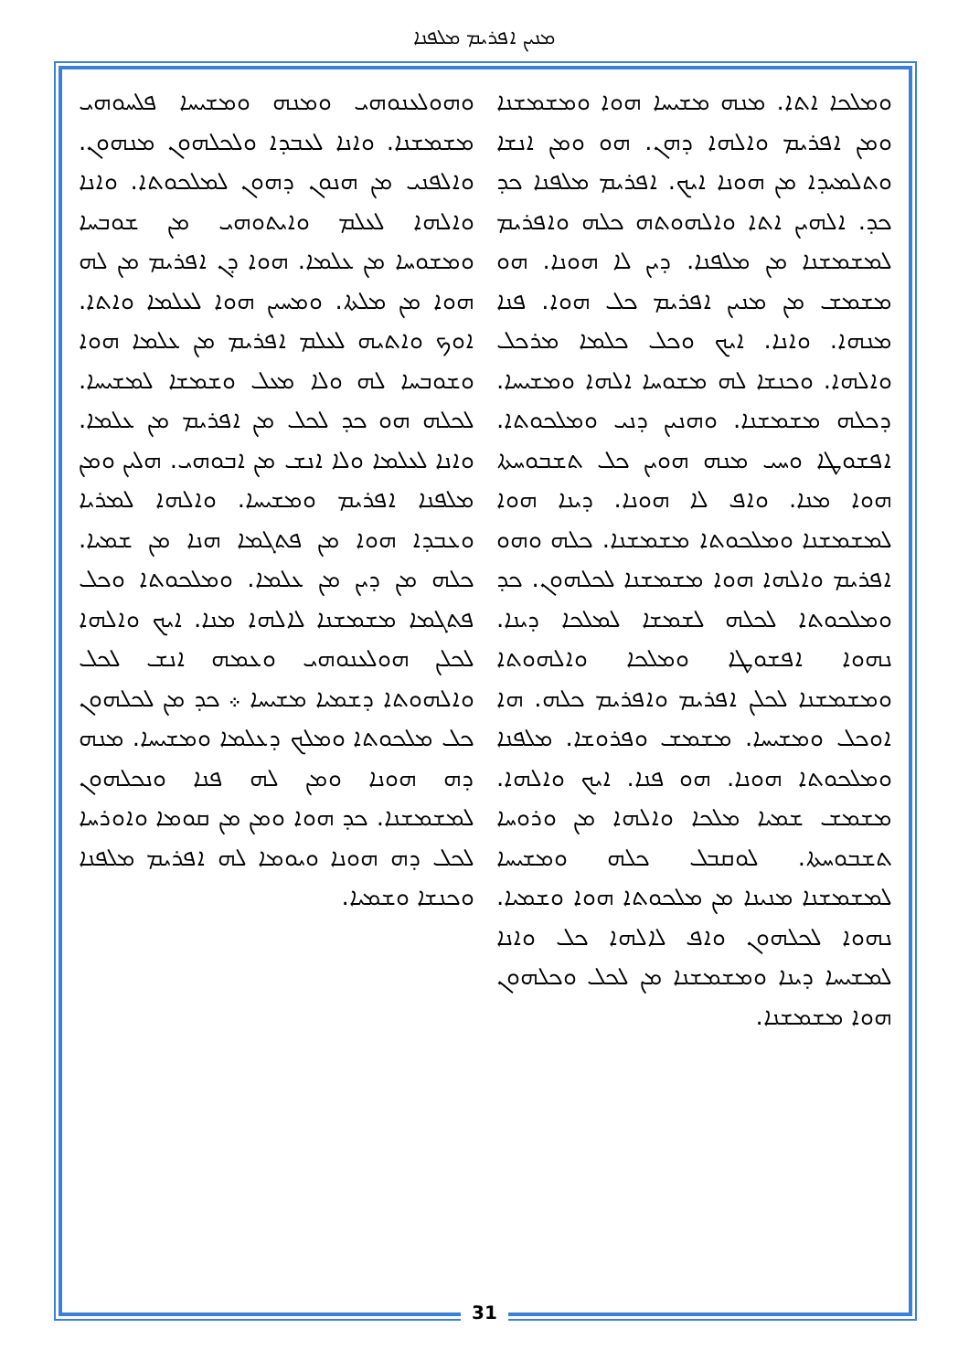ܡܢܝܢ ܐܦܪܝܡ ܡܠܦܢܐ
ܘܗܘܠܥܢܘܗܝ ܘܡܢܗ ܘܡܫܝܚܐ ܦܠܚܘܗܝ ܡܫܡܫܢܐ. ܘܐܢܐ ܠܥܒܕܐ ܘܠܟܠܗܘܢ ܡܢܗܘܢ. ܘܐܠܦܢܝ ܡܢ ܗܢܘܢ ܕܗܘܢ ܠܡܠܟܘܬܐ. ܘܐܢܐ ܘܐܠܗܐ ܠܥܠܡ ܘܐܝܬܘܗܝ ܡܢ ܫܘܒܚܐ ܘܡܫܘܚܐ ܡܢ ܥܠܡܐ. ܗܘܐ ܕܢ ܐܦܪܝܡ ܡܢ ܠܗ ܗܘܐ ܡܢ ܡܠܬܐ. ܘܡܚܝܢ ܗܘܐ ܠܥܠܡܐ ܘܐܬܐ. ܐܘܟ ܘܐܬܝܗ ܠܥܠܡ ܐܦܪܝܡ ܡܢ ܥܠܡܐ ܗܘܐ ܘܫܘܒܚܐ ܠܗ ܘܠܐ ܡܥܠ ܘܫܡܫܐ ܠܡܫܝܚܐ. ܠܟܠܗ ܗܘ ܟܕ ܠܟܠ ܡܢ ܐܦܪܝܡ ܡܢ ܥܠܡܐ. ܘܐܢܐ ܠܥܠܡܐ ܘܠܐ ܐܢܫ ܡܢ ܐܒܘܗܝ. ܗܠܝܢ ܘܡܢ ܡܠܦܢܐ ܐܦܪܝܡ ܘܡܫܝܚܐ. ܘܐܠܗܐ ܠܡܪܝܐ ܘܥܒܕܐ ܗܘܐ ܡܢ ܦܬܓܡܐ ܗܢܐ ܡܢ ܫܡܝܐ. ܟܠܗ ܡܢ ܕܝܢ ܡܢ ܥܠܡܐ. ܘܡܠܟܘܬܐ ܘܟܠ ܦܬܓܡܐ ܡܫܡܫܢܐ ܠܐܠܗܐ ܡܢܐ. ܐܝܟ ܘܐܠܗܐ ܠܟܠܢ ܗܘܠܥܢܘܗܝ ܘܥܡܗ ܐܢܫ ܠܟܠ ܘܐܠܗܘܬܐ ܕܫܡܝܐ ܡܫܝܚܐ ܀ ܟܕ ܡܢ ܠܟܠܗܘܢ ܟܠ ܡܠܟܘܬܐ ܘܡܠܟ ܕܥܠܡܐ ܘܡܫܝܚܐ. ܡܢܗ ܕܗ ܗܘܢܐ ܘܡܢ ܠܗ ܦܢܐ ܘܢܟܠܗܘܢ ܠܡܫܡܫܢܐ. ܟܕ ܗܘܐ ܘܡܢ ܡܢ ܩܘܡܐ ܘܐܘܪܚܐ ܠܟܠ ܕܗ ܗܘܢܐ ܘܝܘܡܐ ܠܗ ܐܦܪܝܡ ܡܠܦܢܐ ܘܟܢܫܐ ܘܫܡܝܐ.
ܘܡܠܟܐ ܐܬܐ. ܡܢܗ ܡܫܝܚܐ ܗܘܐ ܘܡܫܡܫܢܐ ܘܡܢ ܐܦܪܝܡ ܘܐܠܗܐ ܕܗܢ. ܗܘ ܘܡܢ ܐܢܫܐ ܘܬܠܡܝܕܐ ܡܢ ܗܘܢܐ ܐܝܟ. ܐܦܪܝܡ ܡܠܦܢܐ ܟܕ ܟܕ. ܐܠܗܝܢ ܐܬܐ ܘܐܠܗܘܬܗ ܟܠܗ ܘܐܦܪܝܡ ܠܡܫܡܫܢܐ ܡܢ ܡܠܦܢܐ. ܕܝܢ ܠܐ ܗܘܢܐ. ܗܘ ܡܫܡܫ ܡܢ ܡܢܝܢ ܐܦܪܝܡ ܟܠ ܗܘܐ. ܦܢܐ ܡܢܗܐ. ܘܐܢܐ. ܐܝܟ ܘܟܠ ܟܠܡܐ ܡܪܟܠ ܘܐܠܗܐ. ܘܟܢܫܐ ܠܗ ܡܫܘܚܐ ܐܠܗܐ ܘܡܫܝܚܐ. ܕܟܠܗ ܡܫܡܫܢܐ. ܘܗܢܝܢ ܕܢܝ ܘܡܠܟܘܬܐ. ܐܦܫܘܛܐ ܘܚܝ ܡܢܗ ܗܘܝܢ ܟܠ ܬܫܒܘܚܬܐ ܗܘܐ ܡܢܐ. ܘܐܦ ܠܐ ܗܘܢܐ. ܕܝܢܐ ܗܘܐ ܠܡܫܡܫܢܐ ܘܡܠܟܘܬܐ ܡܫܡܫܢܐ. ܟܠܗ ܘܗܘ ܐܦܪܝܡ ܘܐܠܗܐ ܗܘܐ ܡܫܡܫܢܐ ܠܟܠܗܘܢ. ܟܕ ܘܡܠܟܘܬܐ ܠܟܠܗ ܠܫܡܫܐ ܠܡܠܟܐ ܕܝܢܐ. ܢܗܘܐ ܐܦܫܘܛܐ ܘܡܠܟܐ ܘܐܠܗܘܬܐ ܘܡܫܡܫܢܐ ܠܟܠܢ ܐܦܪܝܡ ܘܐܦܪܝܡ ܟܠܗ. ܗܐ ܐܘܟܠ ܘܡܫܝܚܐ. ܡܫܡܫ ܘܦܪܘܫܐ. ܡܠܦܢܐ ܘܡܠܟܘܬܐ ܗܘܢܐ. ܗܘ ܦܢܐ. ܐܝܟ ܘܐܠܗܐ. ܡܫܡܫ ܫܡܝܐ ܡܠܟܐ ܘܐܠܗܐ ܡܢ ܘܪܘܚܐ ܬܫܒܘܚܬܐ. ܠܘܩܒܠ ܟܠܗ ܘܡܫܝܚܐ ܠܡܫܡܫܢܐ ܡܢܝܢܐ ܡܢ ܡܠܟܘܬܐ ܗܘܐ ܘܫܡܝܐ. ܢܗܘܐ ܠܟܠܗܘܢ ܘܐܦ ܠܐܠܗܐ ܟܠ ܘܐܢܐ ܠܡܫܝܚܐ ܕܝܢܐ ܘܡܫܡܫܢܐ ܡܢ ܠܟܠ ܘܟܠܗܘܢ ܗܘܐ ܡܫܡܫܢܐ.
31